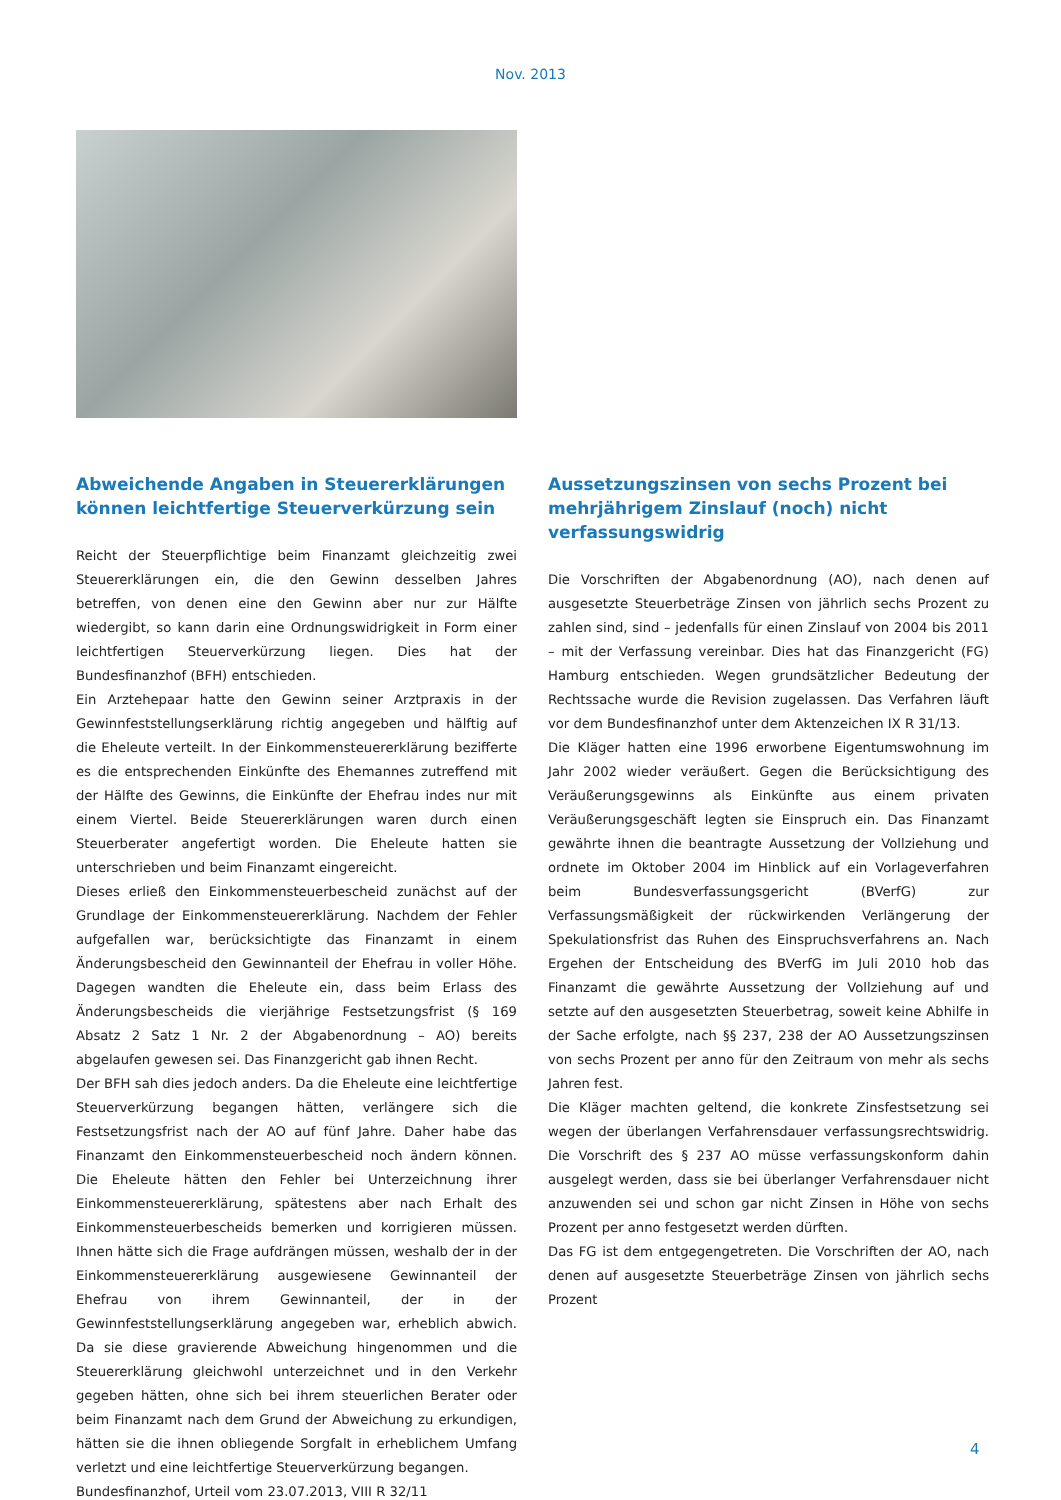Nov. 2013
Abweichende Angaben in Steuererklärungen können leichtfertige Steuerverkürzung sein
Reicht der Steuerpflichtige beim Finanzamt gleichzeitig zwei Steuererklärungen ein, die den Gewinn desselben Jahres betreffen, von denen eine den Gewinn aber nur zur Hälfte wiedergibt, so kann darin eine Ordnungswidrigkeit in Form einer leichtfertigen Steuerverkürzung liegen. Dies hat der Bundesfinanzhof (BFH) entschieden.
Ein Arztehepaar hatte den Gewinn seiner Arztpraxis in der Gewinnfeststellungserklärung richtig angegeben und hälftig auf die Eheleute verteilt. In der Einkommensteuererklärung bezifferte es die entsprechenden Einkünfte des Ehemannes zutreffend mit der Hälfte des Gewinns, die Einkünfte der Ehefrau indes nur mit einem Viertel. Beide Steuererklärungen waren durch einen Steuerberater angefertigt worden. Die Eheleute hatten sie unterschrieben und beim Finanzamt eingereicht.
Dieses erließ den Einkommensteuerbescheid zunächst auf der Grundlage der Einkommensteuererklärung. Nachdem der Fehler aufgefallen war, berücksichtigte das Finanzamt in einem Änderungsbescheid den Gewinnanteil der Ehefrau in voller Höhe. Dagegen wandten die Eheleute ein, dass beim Erlass des Änderungsbescheids die vierjährige Festsetzungsfrist (§ 169 Absatz 2 Satz 1 Nr. 2 der Abgabenordnung – AO) bereits abgelaufen gewesen sei. Das Finanzgericht gab ihnen Recht.
Der BFH sah dies jedoch anders. Da die Eheleute eine leichtfertige Steuerverkürzung begangen hätten, verlängere sich die Festsetzungsfrist nach der AO auf fünf Jahre. Daher habe das Finanzamt den Einkommensteuerbescheid noch ändern können. Die Eheleute hätten den Fehler bei Unterzeichnung ihrer Einkommensteuererklärung, spätestens aber nach Erhalt des Einkommensteuerbescheids bemerken und korrigieren müssen. Ihnen hätte sich die Frage aufdrängen müssen, weshalb der in der Einkommensteuererklärung ausgewiesene Gewinnanteil der Ehefrau von ihrem Gewinnanteil, der in der Gewinnfeststellungserklärung angegeben war, erheblich abwich. Da sie diese gravierende Abweichung hingenommen und die Steuererklärung gleichwohl unterzeichnet und in den Verkehr gegeben hätten, ohne sich bei ihrem steuerlichen Berater oder beim Finanzamt nach dem Grund der Abweichung zu erkundigen, hätten sie die ihnen obliegende Sorgfalt in erheblichem Umfang verletzt und eine leichtfertige Steuerverkürzung begangen.
Bundesfinanzhof, Urteil vom 23.07.2013, VIII R 32/11
Aussetzungszinsen von sechs Prozent bei mehrjährigem Zinslauf (noch) nicht verfassungswidrig
Die Vorschriften der Abgabenordnung (AO), nach denen auf ausgesetzte Steuerbeträge Zinsen von jährlich sechs Prozent zu zahlen sind, sind – jedenfalls für einen Zinslauf von 2004 bis 2011 – mit der Verfassung vereinbar. Dies hat das Finanzgericht (FG) Hamburg entschieden. Wegen grundsätzlicher Bedeutung der Rechtssache wurde die Revision zugelassen. Das Verfahren läuft vor dem Bundesfinanzhof unter dem Aktenzeichen IX R 31/13.
Die Kläger hatten eine 1996 erworbene Eigentumswohnung im Jahr 2002 wieder veräußert. Gegen die Berücksichtigung des Veräußerungsgewinns als Einkünfte aus einem privaten Veräußerungsgeschäft legten sie Einspruch ein. Das Finanzamt gewährte ihnen die beantragte Aussetzung der Vollziehung und ordnete im Oktober 2004 im Hinblick auf ein Vorlageverfahren beim Bundesverfassungsgericht (BVerfG) zur Verfassungsmäßigkeit der rückwirkenden Verlängerung der Spekulationsfrist das Ruhen des Einspruchsverfahrens an. Nach Ergehen der Entscheidung des BVerfG im Juli 2010 hob das Finanzamt die gewährte Aussetzung der Vollziehung auf und setzte auf den ausgesetzten Steuerbetrag, soweit keine Abhilfe in der Sache erfolgte, nach §§ 237, 238 der AO Aussetzungszinsen von sechs Prozent per anno für den Zeitraum von mehr als sechs Jahren fest.
Die Kläger machten geltend, die konkrete Zinsfestsetzung sei wegen der überlangen Verfahrensdauer verfassungsrechtswidrig. Die Vorschrift des § 237 AO müsse verfassungskonform dahin ausgelegt werden, dass sie bei überlanger Verfahrensdauer nicht anzuwenden sei und schon gar nicht Zinsen in Höhe von sechs Prozent per anno festgesetzt werden dürften.
Das FG ist dem entgegengetreten. Die Vorschriften der AO, nach denen auf ausgesetzte Steuerbeträge Zinsen von jährlich sechs Prozent
4